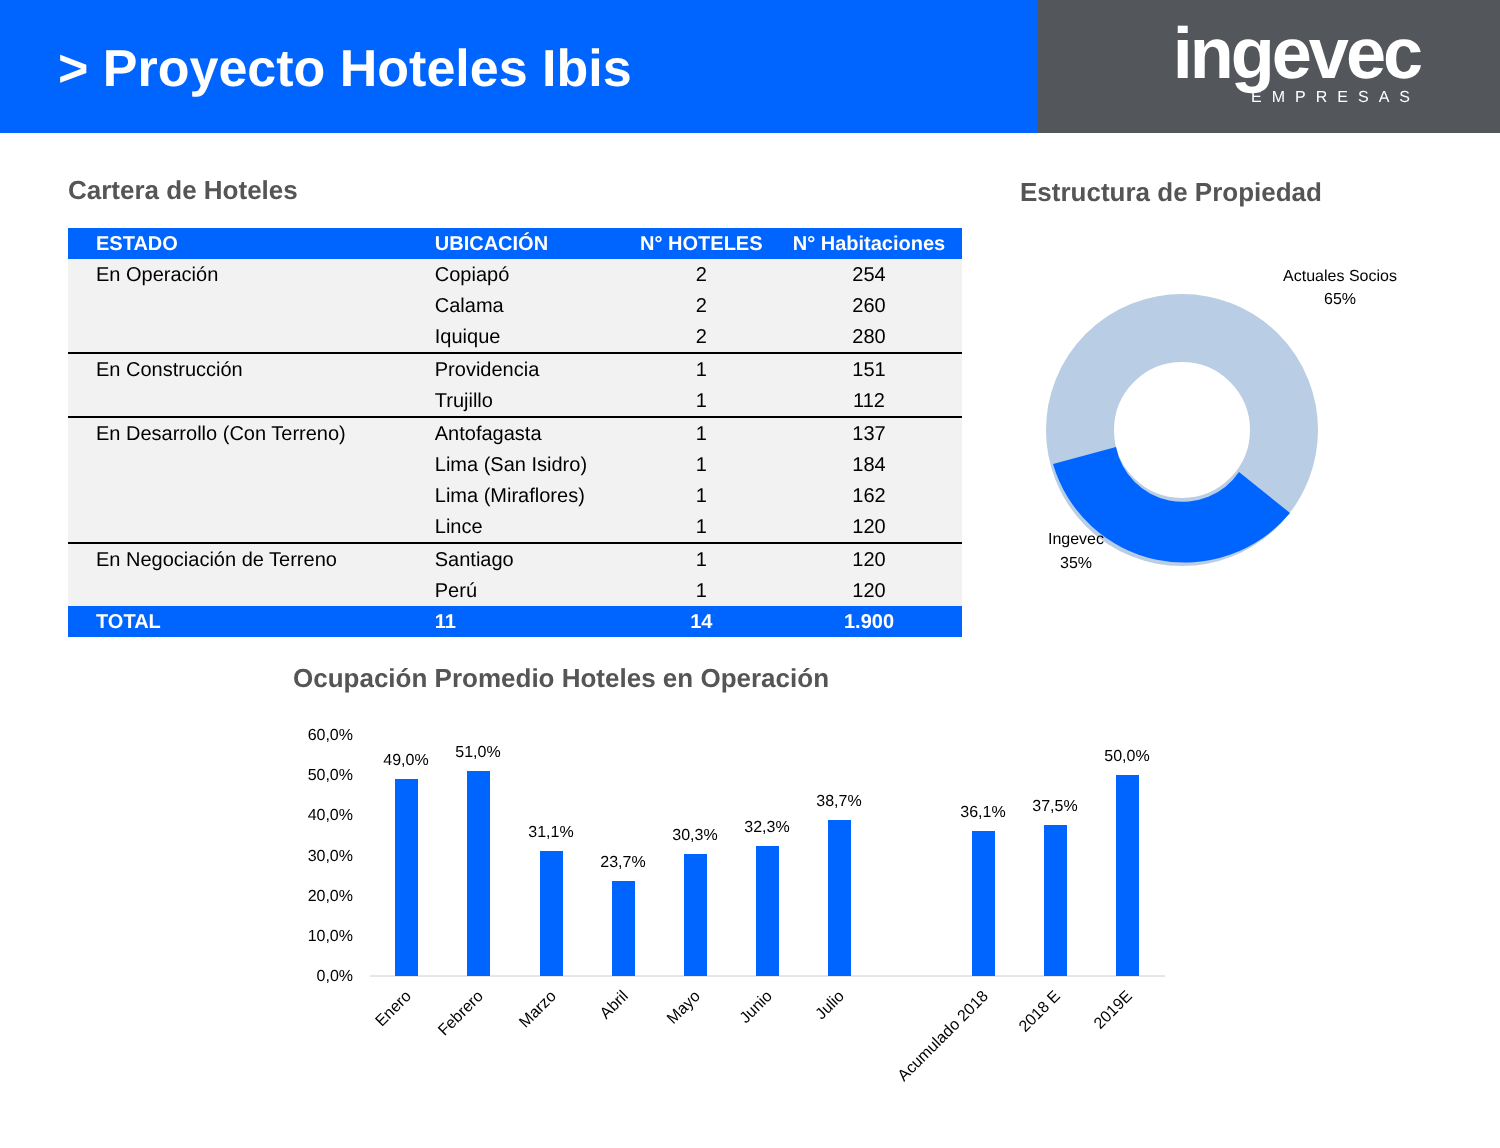> Proyecto Hoteles Ibis
ingevec
EMPRESAS
Cartera de Hoteles
| ESTADO | UBICACIÓN | N° HOTELES | N° Habitaciones |
| --- | --- | --- | --- |
| En Operación | Copiapó | 2 | 254 |
| | Calama | 2 | 260 |
| | Iquique | 2 | 280 |
| En Construcción | Providencia | 1 | 151 |
| | Trujillo | 1 | 112 |
| En Desarrollo (Con Terreno) | Antofagasta | 1 | 137 |
| | Lima (San Isidro) | 1 | 184 |
| | Lima (Miraflores) | 1 | 162 |
| | Lince | 1 | 120 |
| En Negociación de Terreno | Santiago | 1 | 120 |
| | Perú | 1 | 120 |
| TOTAL | 11 | 14 | 1.900 |
Estructura de Propiedad
Actuales Socios
65%
Ingevec
35%
Ocupación Promedio Hoteles en Operación
60,0%
50,0%
40,0%
30,0%
20,0%
10,0%
0,0%
49,0%
51,0%
31,1%
23,7%
30,3%
32,3%
38,7%
36,1%
37,5%
50,0%
Enero
Febrero
Marzo
Abril
Mayo
Junio
Julio
Acumulado 2018
2018 E
2019E